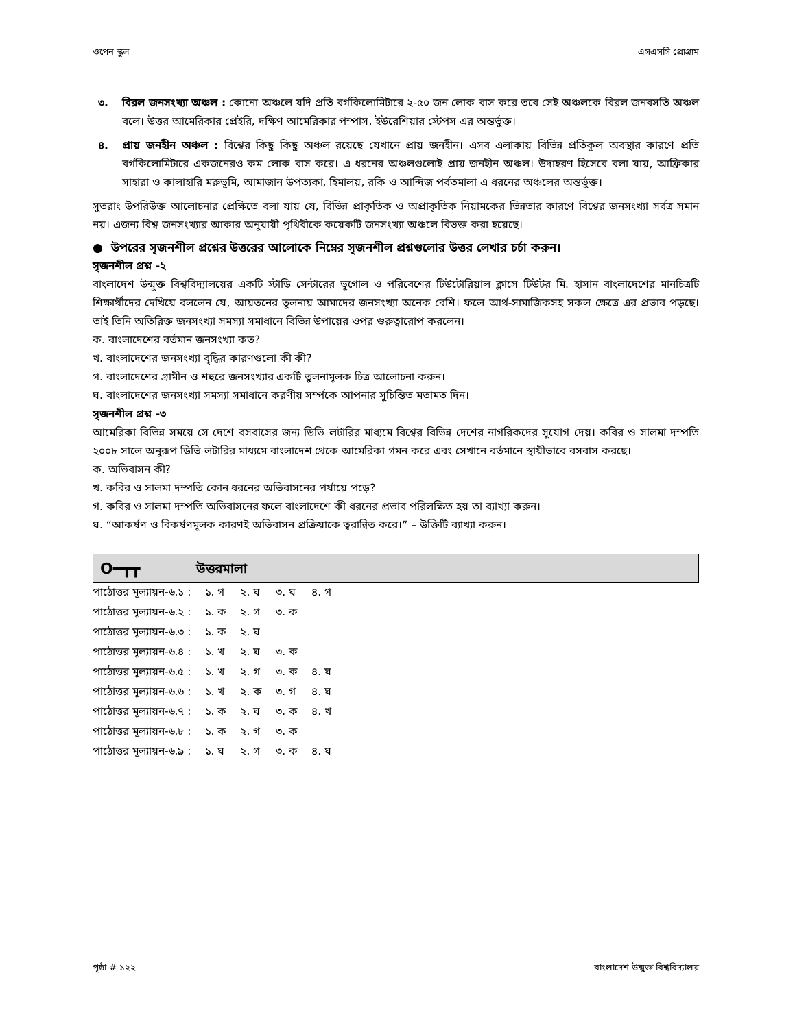ওপেন স্কুল এসএসসি প্রোগ্রাম
৩. বিরল জনসংখ্যা অঞ্চল : কোনো অঞ্চলে যদি প্রতি বর্গকিলোমিটারে ২-৫০ জন লোক বাস করে তবে সেই অঞ্চলকে বিরল জনবসতি অঞ্চল বলে। উত্তর আমেরিকার প্রেইরি, দক্ষিণ আমেরিকার পম্পাস, ইউরেশিয়ার স্টেপস এর অন্তর্ভুক্ত।
৪. প্রায় জনহীন অঞ্চল : বিশ্বের কিছু কিছু অঞ্চল রয়েছে যেখানে প্রায় জনহীন। এসব এলাকায় বিভিন্ন প্রতিকূল অবস্থার কারণে প্রতি বর্গকিলোমিটারে একজনেরও কম লোক বাস করে। এ ধরনের অঞ্চলগুলোই প্রায় জনহীন অঞ্চল। উদাহরণ হিসেবে বলা যায়, আফ্রিকার সাহারা ও কালাহারি মরুভূমি, আমাজান উপত্যকা, হিমালয়, রকি ও আন্দিজ পর্বতমালা এ ধরনের অঞ্চলের অন্তর্ভুক্ত।
সুতরাং উপরিউক্ত আলোচনার প্রেক্ষিতে বলা যায় যে, বিভিন্ন প্রাকৃতিক ও অপ্রাকৃতিক নিয়ামকের ভিন্নতার কারণে বিশ্বের জনসংখ্যা সর্বত্র সমান নয়। এজন্য বিশ্ব জনসংখ্যার আকার অনুযায়ী পৃথিবীকে কয়েকটি জনসংখ্যা অঞ্চলে বিভক্ত করা হয়েছে।
● উপরের সৃজনশীল প্রশ্নের উত্তরের আলোকে নিম্নের সৃজনশীল প্রশ্নগুলোর উত্তর লেখার চর্চা করুন।
সৃজনশীল প্রশ্ন -২
বাংলাদেশ উন্মুক্ত বিশ্ববিদ্যালয়ের একটি স্টাডি সেন্টারের ভূগোল ও পরিবেশের টিউটোরিয়াল ক্লাসে টিউটর মি. হাসান বাংলাদেশের মানচিত্রটি শিক্ষার্থীদের দেখিয়ে বললেন যে, আয়তনের তুলনায় আমাদের জনসংখ্যা অনেক বেশি। ফলে আর্থ-সামাজিকসহ সকল ক্ষেত্রে এর প্রভাব পড়ছে। তাই তিনি অতিরিক্ত জনসংখ্যা সমস্যা সমাধানে বিভিন্ন উপায়ের ওপর গুরুত্বারোপ করলেন।
ক. বাংলাদেশের বর্তমান জনসংখ্যা কত?
খ. বাংলাদেশের জনসংখ্যা বৃদ্ধির কারণগুলো কী কী?
গ. বাংলাদেশের গ্রামীন ও শহুরে জনসংখ্যার একটি তুলনামূলক চিত্র আলোচনা করুন।
ঘ. বাংলাদেশের জনসংখ্যা সমস্যা সমাধানে করণীয় সর্ম্পকে আপনার সুচিন্তিত মতামত দিন।
সৃজনশীল প্রশ্ন -৩
আমেরিকা বিভিন্ন সময়ে সে দেশে বসবাসের জন্য ডিভি লটারির মাধ্যমে বিশ্বের বিভিন্ন দেশের নাগরিকদের সুযোগ দেয়। কবির ও সালমা দম্পতি ২০০৮ সালে অনুরূপ ডিভি লটারির মাধ্যমে বাংলাদেশ থেকে আমেরিকা গমন করে এবং সেখানে বর্তমানে স্থায়ীভাবে বসবাস করছে।
ক. অভিবাসন কী?
খ. কবির ও সালমা দম্পতি কোন ধরনের অভিবাসনের পর্যায়ে পড়ে?
গ. কবির ও সালমা দম্পতি অভিবাসনের ফলে বাংলাদেশে কী ধরনের প্রভাব পরিলক্ষিত হয় তা ব্যাখ্যা করুন।
ঘ. “আকর্ষণ ও বিকর্ষণমূলক কারণই অভিবাসন প্রক্রিয়াকে ত্বরান্বিত করে।” – উক্তিটি ব্যাখ্যা করুন।
O━┳┳ উত্তরমালা
| পাঠোত্তর মূল্যায়ন-৬.১ : | ১. গ | ২. ঘ | ৩. ঘ | ৪. গ |
| পাঠোত্তর মূল্যায়ন-৬.২ : | ১. ক | ২. গ | ৩. ক | |
| পাঠোত্তর মূল্যায়ন-৬.৩ : | ১. ক | ২. ঘ | | |
| পাঠোত্তর মূল্যায়ন-৬.৪ : | ১. খ | ২. ঘ | ৩. ক | |
| পাঠোত্তর মূল্যায়ন-৬.৫ : | ১. খ | ২. গ | ৩. ক | ৪. ঘ |
| পাঠোত্তর মূল্যায়ন-৬.৬ : | ১. খ | ২. ক | ৩. গ | ৪. ঘ |
| পাঠোত্তর মূল্যায়ন-৬.৭ : | ১. ক | ২. ঘ | ৩. ক | ৪. খ |
| পাঠোত্তর মূল্যায়ন-৬.৮ : | ১. ক | ২. গ | ৩. ক | |
| পাঠোত্তর মূল্যায়ন-৬.৯ : | ১. ঘ | ২. গ | ৩. ক | ৪. ঘ |
পৃষ্ঠা # ১২২ বাংলাদেশ উন্মুক্ত বিশ্ববিদ্যালয়